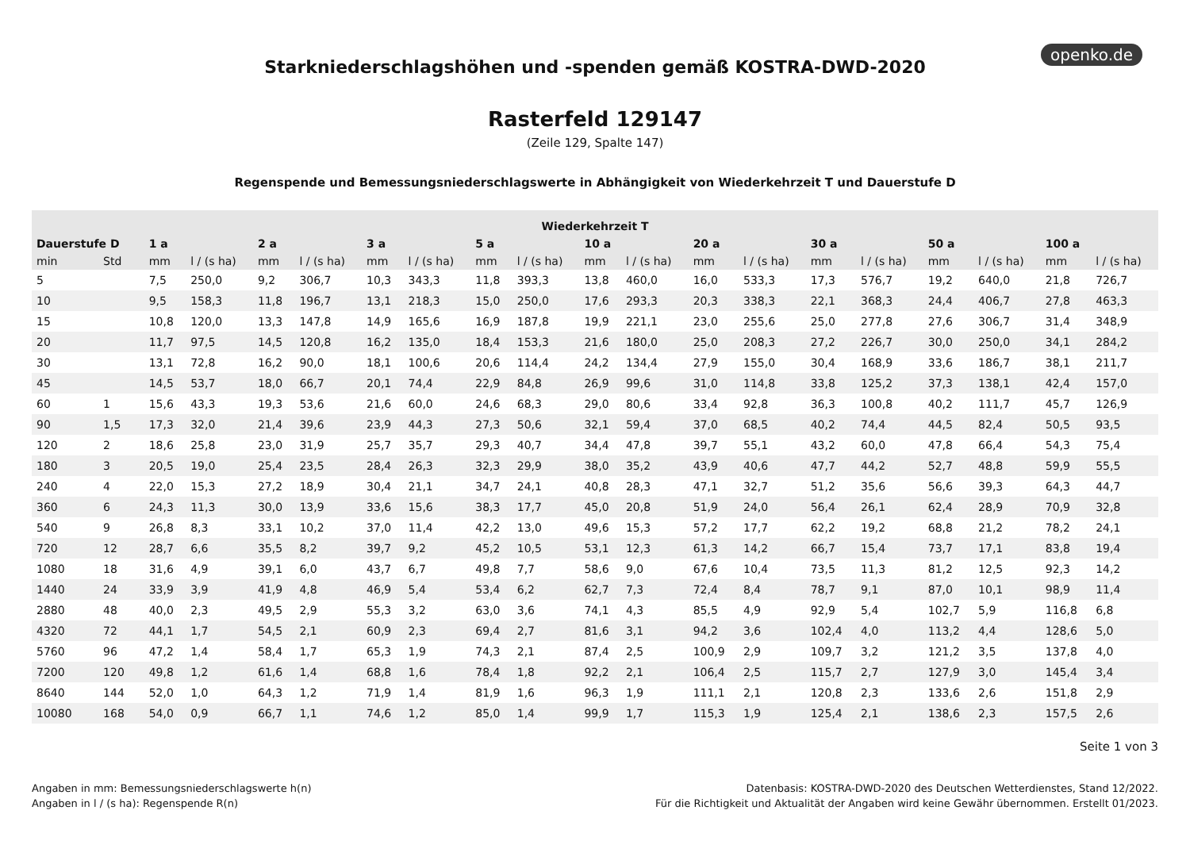openko.de
Starkniederschlagshöhen und -spenden gemäß KOSTRA-DWD-2020
Rasterfeld 129147
(Zeile 129, Spalte 147)
Regenspende und Bemessungsniederschlagswerte in Abhängigkeit von Wiederkehrzeit T und Dauerstufe D
| Wiederkehrzeit T | | | | | | | | | | | | | | | | | | | |
| --- | --- | --- | --- | --- | --- | --- | --- | --- | --- | --- | --- | --- | --- | --- | --- | --- | --- | --- | --- |
| Dauerstufe D | | 1 a | | 2 a | | 3 a | | 5 a | | 10 a | | 20 a | | 30 a | | 50 a | | 100 a | |
| min | Std | mm | l / (s ha) | mm | l / (s ha) | mm | l / (s ha) | mm | l / (s ha) | mm | l / (s ha) | mm | l / (s ha) | mm | l / (s ha) | mm | l / (s ha) | mm | l / (s ha) |
| 5 | | 7,5 | 250,0 | 9,2 | 306,7 | 10,3 | 343,3 | 11,8 | 393,3 | 13,8 | 460,0 | 16,0 | 533,3 | 17,3 | 576,7 | 19,2 | 640,0 | 21,8 | 726,7 |
| 10 | | 9,5 | 158,3 | 11,8 | 196,7 | 13,1 | 218,3 | 15,0 | 250,0 | 17,6 | 293,3 | 20,3 | 338,3 | 22,1 | 368,3 | 24,4 | 406,7 | 27,8 | 463,3 |
| 15 | | 10,8 | 120,0 | 13,3 | 147,8 | 14,9 | 165,6 | 16,9 | 187,8 | 19,9 | 221,1 | 23,0 | 255,6 | 25,0 | 277,8 | 27,6 | 306,7 | 31,4 | 348,9 |
| 20 | | 11,7 | 97,5 | 14,5 | 120,8 | 16,2 | 135,0 | 18,4 | 153,3 | 21,6 | 180,0 | 25,0 | 208,3 | 27,2 | 226,7 | 30,0 | 250,0 | 34,1 | 284,2 |
| 30 | | 13,1 | 72,8 | 16,2 | 90,0 | 18,1 | 100,6 | 20,6 | 114,4 | 24,2 | 134,4 | 27,9 | 155,0 | 30,4 | 168,9 | 33,6 | 186,7 | 38,1 | 211,7 |
| 45 | | 14,5 | 53,7 | 18,0 | 66,7 | 20,1 | 74,4 | 22,9 | 84,8 | 26,9 | 99,6 | 31,0 | 114,8 | 33,8 | 125,2 | 37,3 | 138,1 | 42,4 | 157,0 |
| 60 | 1 | 15,6 | 43,3 | 19,3 | 53,6 | 21,6 | 60,0 | 24,6 | 68,3 | 29,0 | 80,6 | 33,4 | 92,8 | 36,3 | 100,8 | 40,2 | 111,7 | 45,7 | 126,9 |
| 90 | 1,5 | 17,3 | 32,0 | 21,4 | 39,6 | 23,9 | 44,3 | 27,3 | 50,6 | 32,1 | 59,4 | 37,0 | 68,5 | 40,2 | 74,4 | 44,5 | 82,4 | 50,5 | 93,5 |
| 120 | 2 | 18,6 | 25,8 | 23,0 | 31,9 | 25,7 | 35,7 | 29,3 | 40,7 | 34,4 | 47,8 | 39,7 | 55,1 | 43,2 | 60,0 | 47,8 | 66,4 | 54,3 | 75,4 |
| 180 | 3 | 20,5 | 19,0 | 25,4 | 23,5 | 28,4 | 26,3 | 32,3 | 29,9 | 38,0 | 35,2 | 43,9 | 40,6 | 47,7 | 44,2 | 52,7 | 48,8 | 59,9 | 55,5 |
| 240 | 4 | 22,0 | 15,3 | 27,2 | 18,9 | 30,4 | 21,1 | 34,7 | 24,1 | 40,8 | 28,3 | 47,1 | 32,7 | 51,2 | 35,6 | 56,6 | 39,3 | 64,3 | 44,7 |
| 360 | 6 | 24,3 | 11,3 | 30,0 | 13,9 | 33,6 | 15,6 | 38,3 | 17,7 | 45,0 | 20,8 | 51,9 | 24,0 | 56,4 | 26,1 | 62,4 | 28,9 | 70,9 | 32,8 |
| 540 | 9 | 26,8 | 8,3 | 33,1 | 10,2 | 37,0 | 11,4 | 42,2 | 13,0 | 49,6 | 15,3 | 57,2 | 17,7 | 62,2 | 19,2 | 68,8 | 21,2 | 78,2 | 24,1 |
| 720 | 12 | 28,7 | 6,6 | 35,5 | 8,2 | 39,7 | 9,2 | 45,2 | 10,5 | 53,1 | 12,3 | 61,3 | 14,2 | 66,7 | 15,4 | 73,7 | 17,1 | 83,8 | 19,4 |
| 1080 | 18 | 31,6 | 4,9 | 39,1 | 6,0 | 43,7 | 6,7 | 49,8 | 7,7 | 58,6 | 9,0 | 67,6 | 10,4 | 73,5 | 11,3 | 81,2 | 12,5 | 92,3 | 14,2 |
| 1440 | 24 | 33,9 | 3,9 | 41,9 | 4,8 | 46,9 | 5,4 | 53,4 | 6,2 | 62,7 | 7,3 | 72,4 | 8,4 | 78,7 | 9,1 | 87,0 | 10,1 | 98,9 | 11,4 |
| 2880 | 48 | 40,0 | 2,3 | 49,5 | 2,9 | 55,3 | 3,2 | 63,0 | 3,6 | 74,1 | 4,3 | 85,5 | 4,9 | 92,9 | 5,4 | 102,7 | 5,9 | 116,8 | 6,8 |
| 4320 | 72 | 44,1 | 1,7 | 54,5 | 2,1 | 60,9 | 2,3 | 69,4 | 2,7 | 81,6 | 3,1 | 94,2 | 3,6 | 102,4 | 4,0 | 113,2 | 4,4 | 128,6 | 5,0 |
| 5760 | 96 | 47,2 | 1,4 | 58,4 | 1,7 | 65,3 | 1,9 | 74,3 | 2,1 | 87,4 | 2,5 | 100,9 | 2,9 | 109,7 | 3,2 | 121,2 | 3,5 | 137,8 | 4,0 |
| 7200 | 120 | 49,8 | 1,2 | 61,6 | 1,4 | 68,8 | 1,6 | 78,4 | 1,8 | 92,2 | 2,1 | 106,4 | 2,5 | 115,7 | 2,7 | 127,9 | 3,0 | 145,4 | 3,4 |
| 8640 | 144 | 52,0 | 1,0 | 64,3 | 1,2 | 71,9 | 1,4 | 81,9 | 1,6 | 96,3 | 1,9 | 111,1 | 2,1 | 120,8 | 2,3 | 133,6 | 2,6 | 151,8 | 2,9 |
| 10080 | 168 | 54,0 | 0,9 | 66,7 | 1,1 | 74,6 | 1,2 | 85,0 | 1,4 | 99,9 | 1,7 | 115,3 | 1,9 | 125,4 | 2,1 | 138,6 | 2,3 | 157,5 | 2,6 |
Seite 1 von 3
Angaben in mm: Bemessungsniederschlagswerte h(n)
Angaben in l / (s ha): Regenspende R(n)
Datenbasis: KOSTRA-DWD-2020 des Deutschen Wetterdienstes, Stand 12/2022.
Für die Richtigkeit und Aktualität der Angaben wird keine Gewähr übernommen. Erstellt 01/2023.